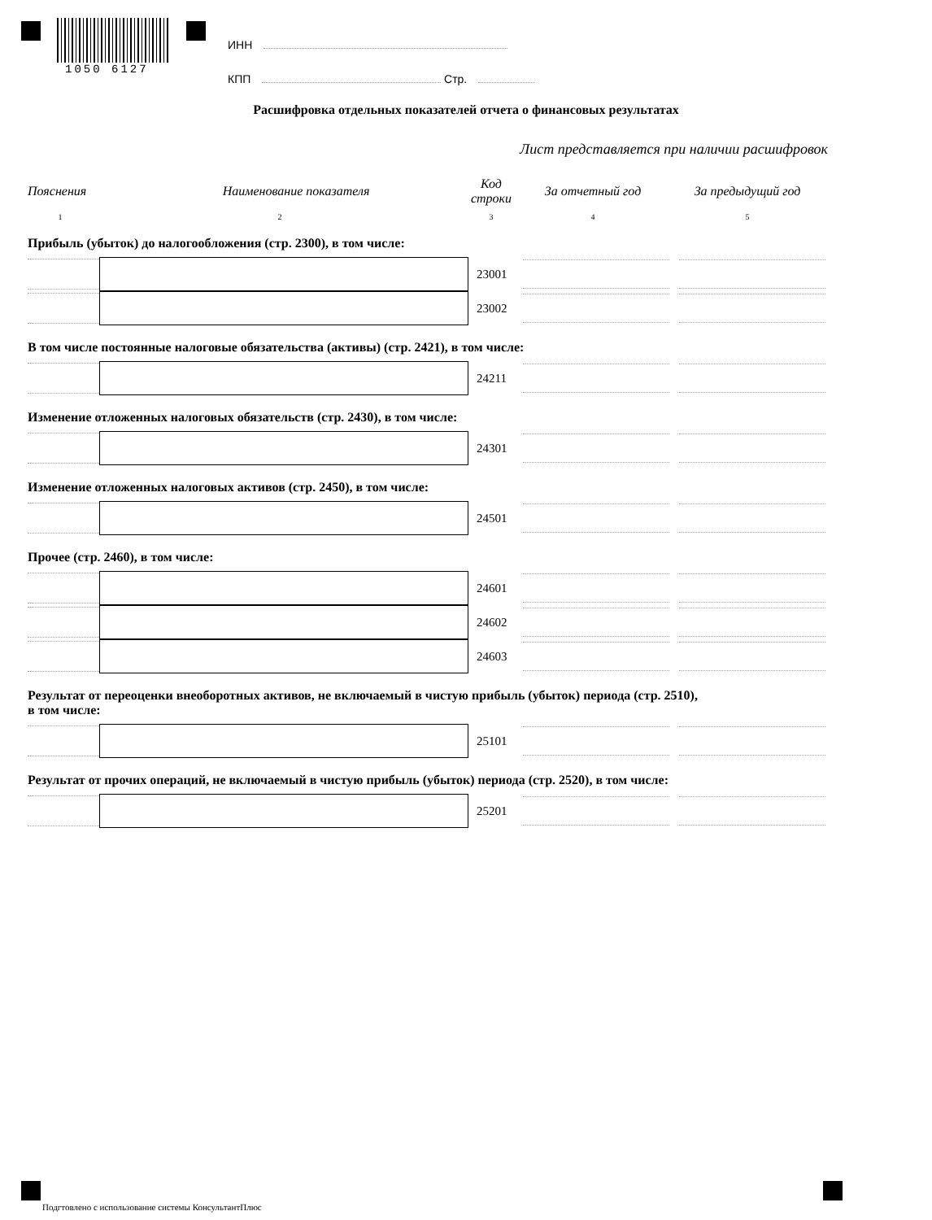1050 6127
ИНН
КПП Стр.
Расшифровка отдельных показателей отчета о финансовых результатах
Лист представляется при наличии расшифровок
Пояснения Наименование показателя Код
строки За отчетный год За предыдущий год
12345
Прибыль (убыток) до налогообложения (стр. 2300), в том числе:
23001
23002
В том числе постоянные налоговые обязательства (активы) (стр. 2421), в том числе:
24211
Изменение отложенных налоговых обязательств (стр. 2430), в том числе:
24301
Изменение отложенных налоговых активов (стр. 2450), в том числе:
24501
Прочее (стр. 2460), в том числе:
24601
24602
24603
Результат от переоценки внеоборотных активов, не включаемый в чистую прибыль (убыток) периода (стр. 2510),
в том числе:
25101
Результат от прочих операций, не включаемый в чистую прибыль (убыток) периода (стр. 2520), в том числе:
25201
Подгтовлено с использование системы КонсультантПлюс